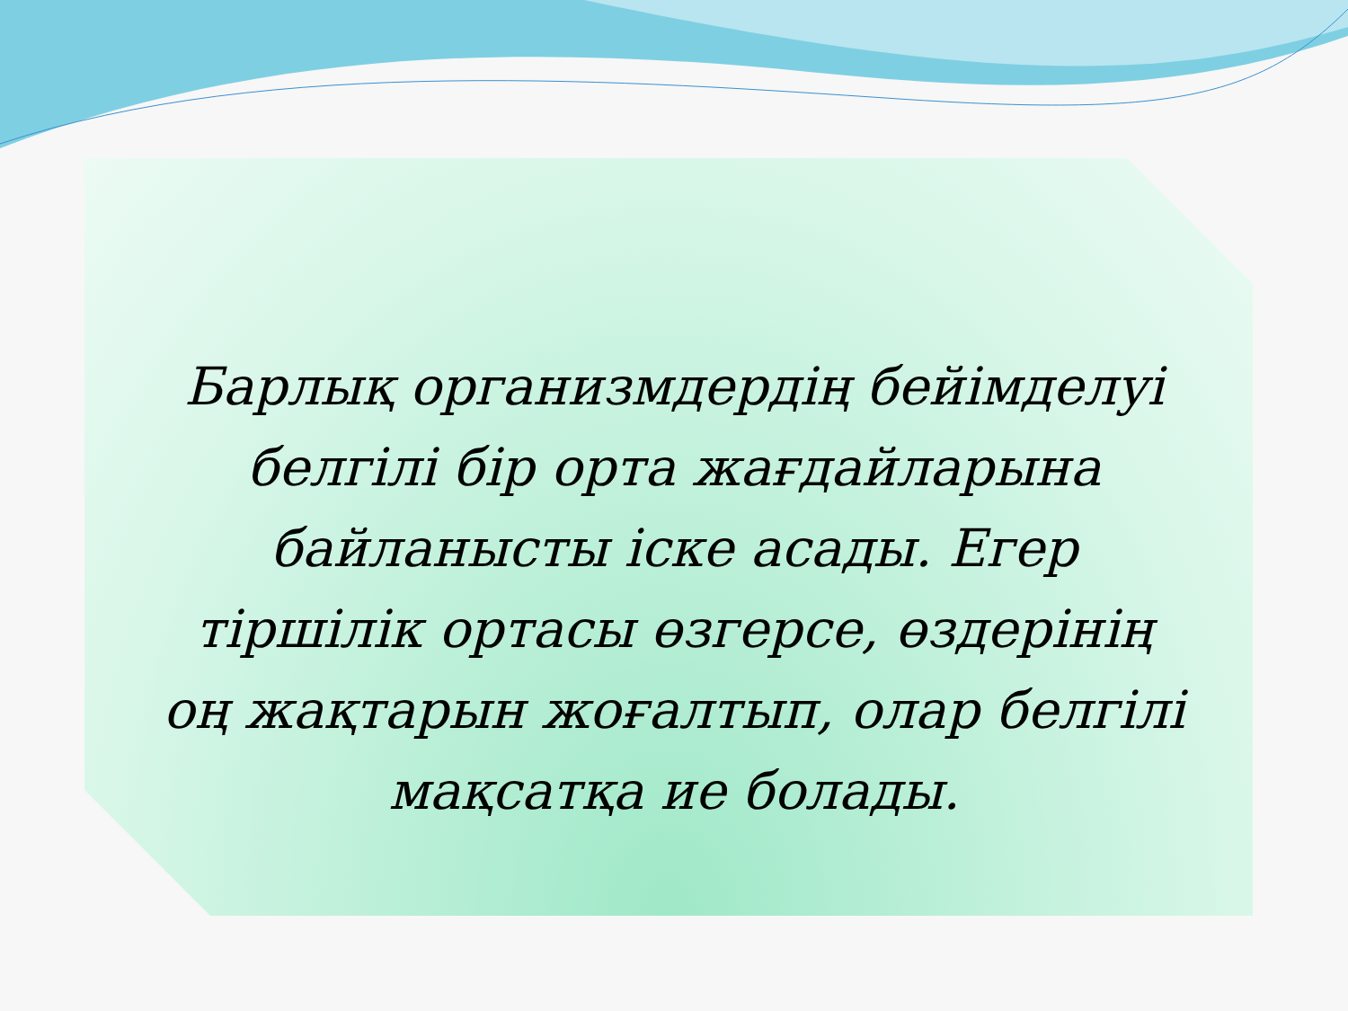Барлық организмдердің бейімделуі белгілі бір орта жағдайларына байланысты іске асады. Егер тіршілік ортасы өзгерсе, өздерінің оң жақтарын жоғалтып, олар белгілі мақсатқа ие болады.